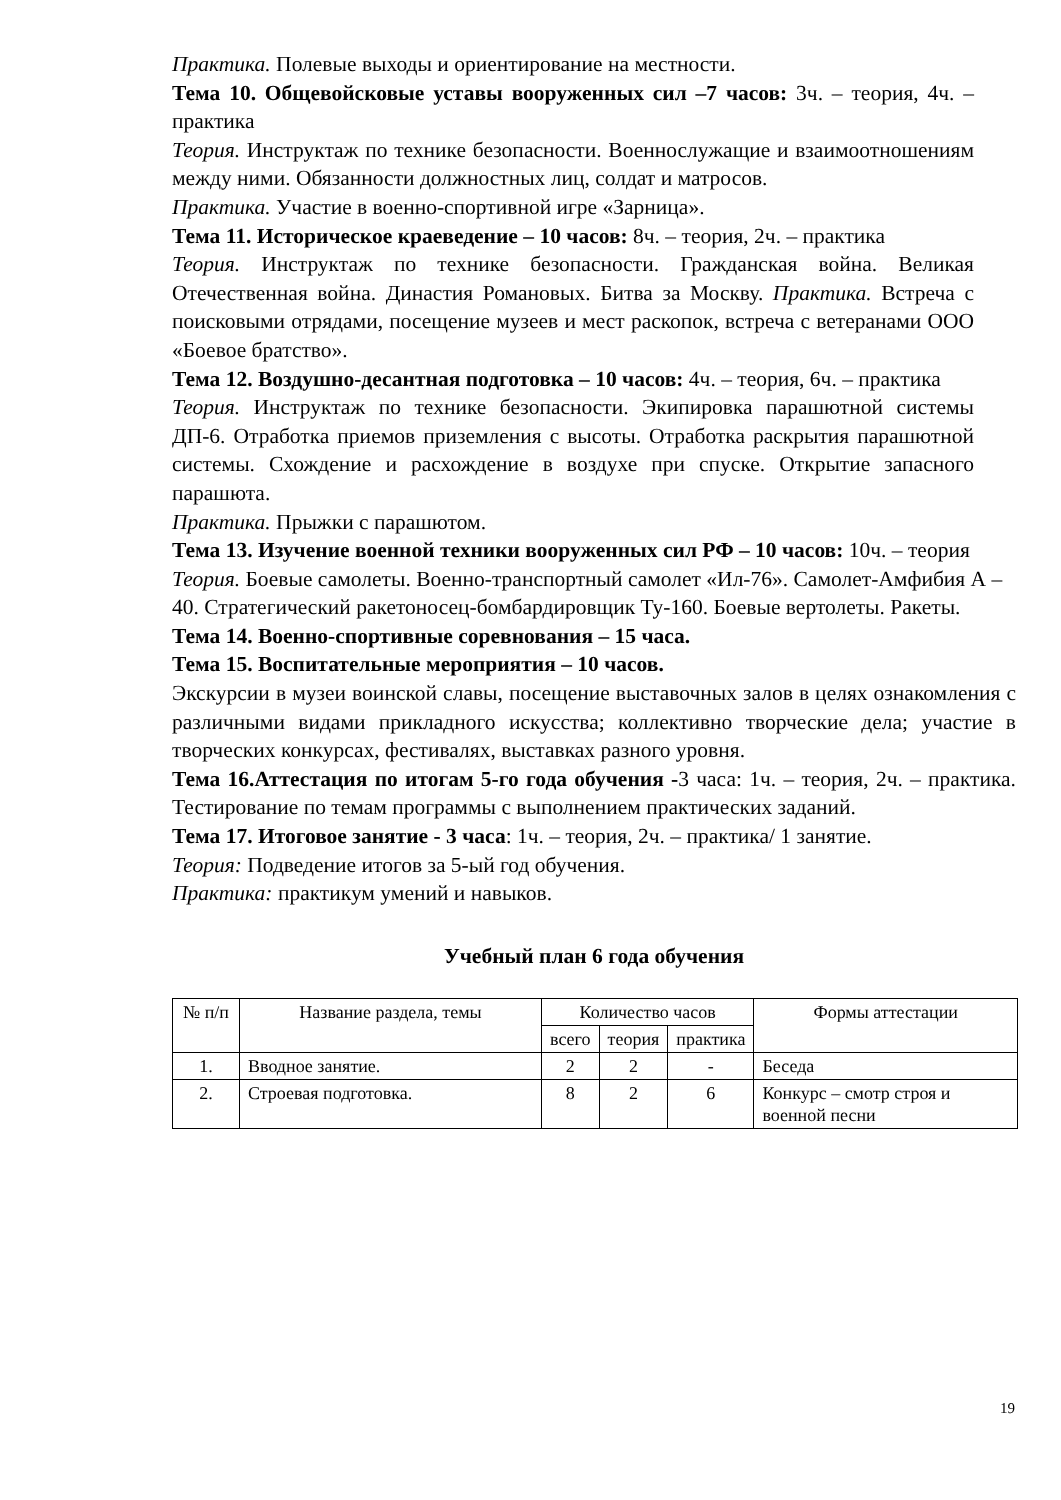Практика. Полевые выходы и ориентирование на местности.
Тема 10. Общевойсковые уставы вооруженных сил –7 часов: 3ч. – теория, 4ч. – практика
Теория. Инструктаж по технике безопасности. Военнослужащие и взаимоотношениям между ними. Обязанности должностных лиц, солдат и матросов.
Практика. Участие в военно-спортивной игре «Зарница».
Тема 11. Историческое краеведение – 10 часов: 8ч. – теория, 2ч. – практика
Теория. Инструктаж по технике безопасности. Гражданская война. Великая Отечественная война. Династия Романовых. Битва за Москву. Практика. Встреча с поисковыми отрядами, посещение музеев и мест раскопок, встреча с ветеранами ООО «Боевое братство».
Тема 12. Воздушно-десантная подготовка – 10 часов: 4ч. – теория, 6ч. – практика
Теория. Инструктаж по технике безопасности. Экипировка парашютной системы ДП-6. Отработка приемов приземления с высоты. Отработка раскрытия парашютной системы. Схождение и расхождение в воздухе при спуске. Открытие запасного парашюта.
Практика. Прыжки с парашютом.
Тема 13. Изучение военной техники вооруженных сил РФ – 10 часов: 10ч. – теория
Теория. Боевые самолеты. Военно-транспортный самолет «Ил-76». Самолет-Амфибия А – 40. Стратегический ракетоносец-бомбардировщик Ту-160. Боевые вертолеты. Ракеты.
Тема 14. Военно-спортивные соревнования – 15 часа.
Тема 15. Воспитательные мероприятия – 10 часов.
Экскурсии в музеи воинской славы, посещение выставочных залов в целях ознакомления с различными видами прикладного искусства; коллективно творческие дела; участие в творческих конкурсах, фестивалях, выставках разного уровня.
Тема 16.Аттестация по итогам 5-го года обучения -3 часа: 1ч. – теория, 2ч. – практика. Тестирование по темам программы с выполнением практических заданий.
Тема 17. Итоговое занятие - 3 часа: 1ч. – теория, 2ч. – практика/ 1 занятие.
Теория: Подведение итогов за 5-ый год обучения.
Практика: практикум умений и навыков.
Учебный план 6 года обучения
| № п/п | Название раздела, темы | Количество часов | | | Формы аттестации |
| --- | --- | --- | --- | --- | --- |
| | | всего | теория | практика | |
| 1. | Вводное занятие. | 2 | 2 | - | Беседа |
| 2. | Строевая подготовка. | 8 | 2 | 6 | Конкурс – смотр строя и военной песни |
19